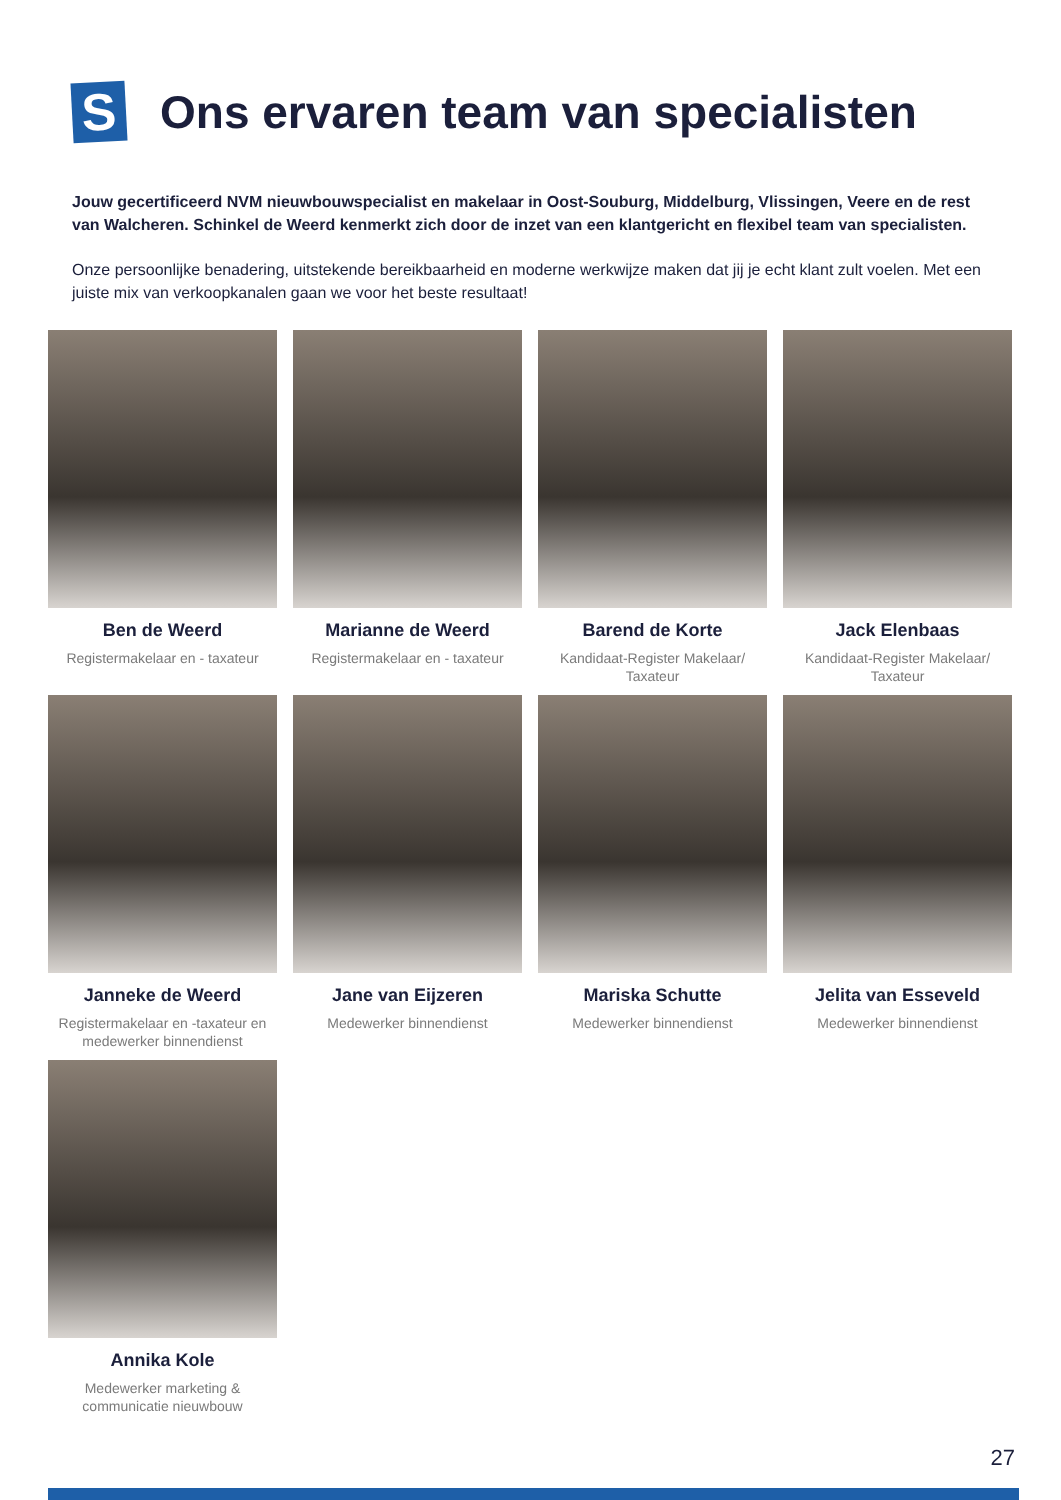S
Ons ervaren team van specialisten
Jouw gecertificeerd NVM nieuwbouwspecialist en makelaar in Oost-Souburg, Middelburg, Vlissingen, Veere en de rest van Walcheren. Schinkel de Weerd kenmerkt zich door de inzet van een klantgericht en flexibel team van specialisten.
Onze persoonlijke benadering, uitstekende bereikbaarheid en moderne werkwijze maken dat jij je echt klant zult voelen. Met een juiste mix van verkoopkanalen gaan we voor het beste resultaat!
Ben de Weerd
Registermakelaar en - taxateur
Marianne de Weerd
Registermakelaar en - taxateur
Barend de Korte
Kandidaat-Register Makelaar/ Taxateur
Jack Elenbaas
Kandidaat-Register Makelaar/ Taxateur
Janneke de Weerd
Registermakelaar en -taxateur en medewerker binnendienst
Jane van Eijzeren
Medewerker binnendienst
Mariska Schutte
Medewerker binnendienst
Jelita van Esseveld
Medewerker binnendienst
Annika Kole
Medewerker marketing & communicatie nieuwbouw
27